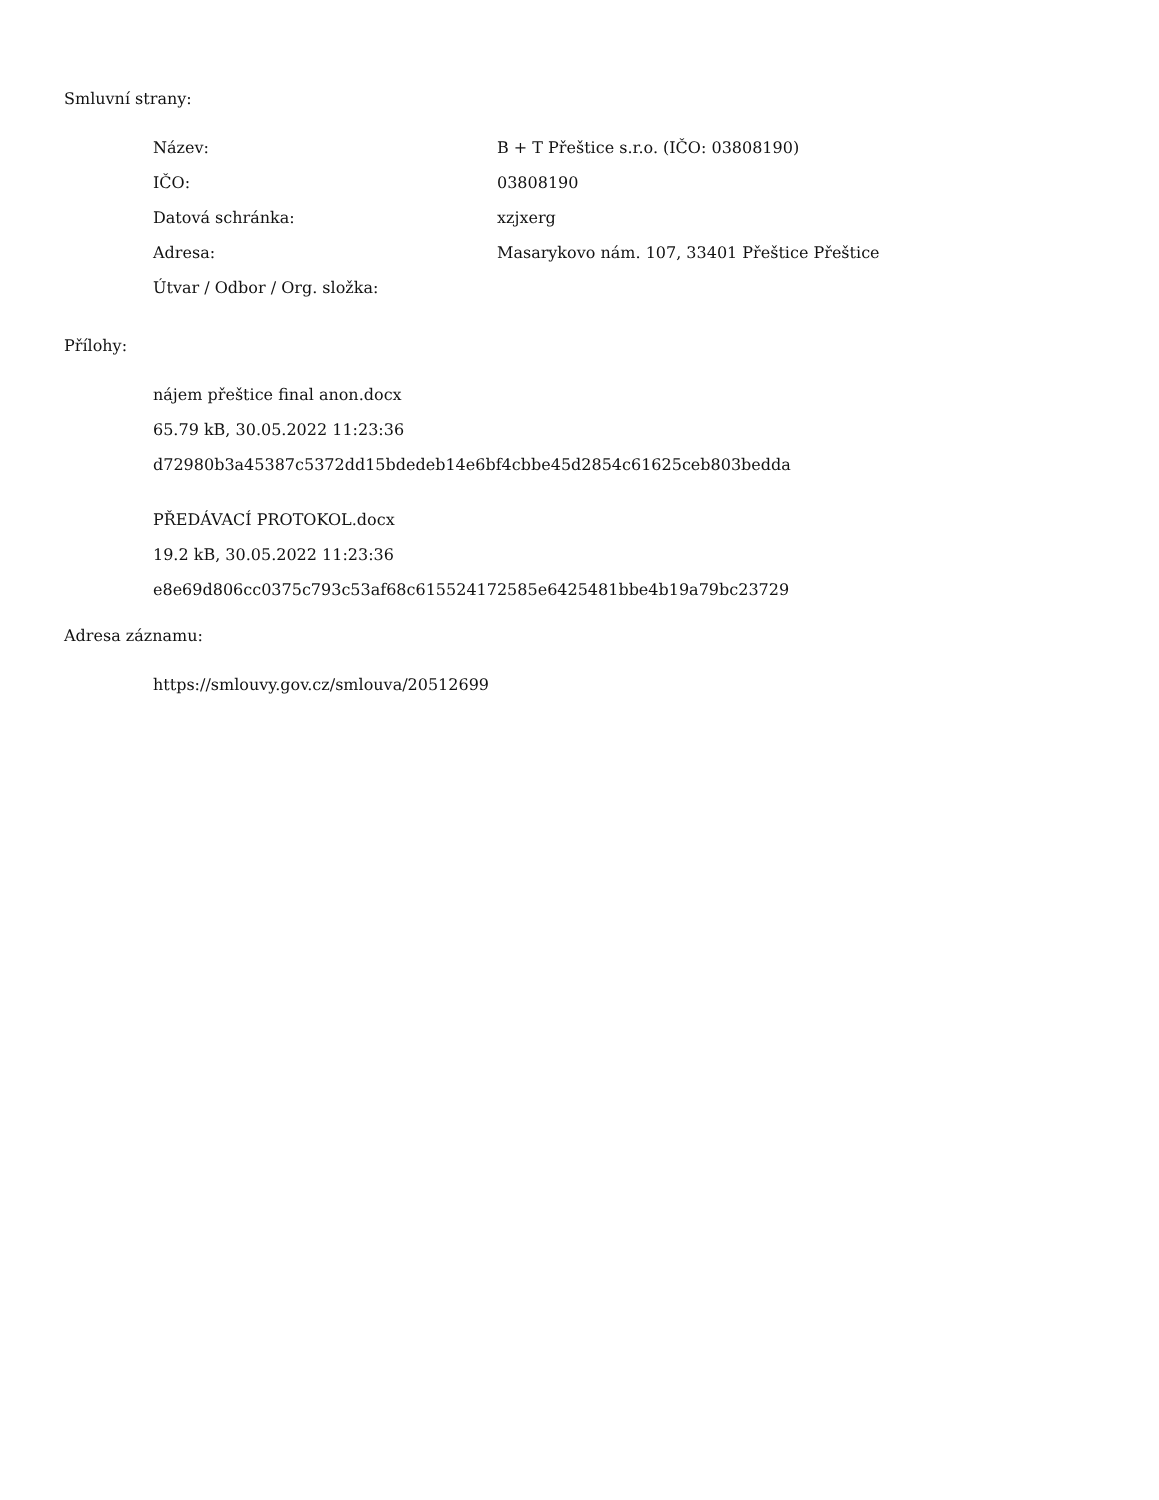Smluvní strany:
| Název: | B + T Přeštice s.r.o. (IČO: 03808190) |
| IČO: | 03808190 |
| Datová schránka: | xzjxerg |
| Adresa: | Masarykovo nám. 107, 33401 Přeštice Přeštice |
| Útvar / Odbor / Org. složka: | |
Přílohy:
nájem přeštice final anon.docx
65.79 kB, 30.05.2022 11:23:36
d72980b3a45387c5372dd15bdedeb14e6bf4cbbe45d2854c61625ceb803bedda
PŘEDÁVACÍ PROTOKOL.docx
19.2 kB, 30.05.2022 11:23:36
e8e69d806cc0375c793c53af68c615524172585e6425481bbe4b19a79bc23729
Adresa záznamu:
https://smlouvy.gov.cz/smlouva/20512699